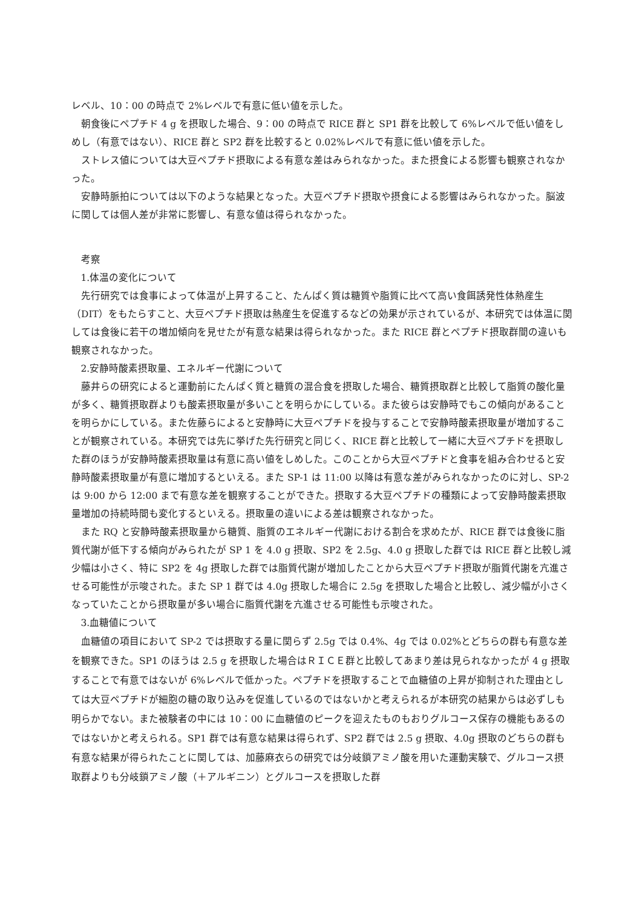レベル、10：00 の時点で 2%レベルで有意に低い値を示した。
朝食後にペプチド 4 g を摂取した場合、9：00 の時点で RICE 群と SP1 群を比較して 6%レベルで低い値をしめし（有意ではない）、RICE 群と SP2 群を比較すると 0.02%レベルで有意に低い値を示した。
ストレス値については大豆ペプチド摂取による有意な差はみられなかった。また摂食による影響も観察されなかった。
安静時脈拍については以下のような結果となった。大豆ペプチド摂取や摂食による影響はみられなかった。脳波に関しては個人差が非常に影響し、有意な値は得られなかった。
考察
1.体温の変化について
先行研究では食事によって体温が上昇すること、たんぱく質は糖質や脂質に比べて高い食餌誘発性体熱産生（DIT）をもたらすこと、大豆ペプチド摂取は熱産生を促進するなどの効果が示されているが、本研究では体温に関しては食後に若干の増加傾向を見せたが有意な結果は得られなかった。また RICE 群とペプチド摂取群間の違いも観察されなかった。
2.安静時酸素摂取量、エネルギー代謝について
藤井らの研究によると運動前にたんぱく質と糖質の混合食を摂取した場合、糖質摂取群と比較して脂質の酸化量が多く、糖質摂取群よりも酸素摂取量が多いことを明らかにしている。また彼らは安静時でもこの傾向があることを明らかにしている。また佐藤らによると安静時に大豆ペプチドを投与することで安静時酸素摂取量が増加することが観察されている。本研究では先に挙げた先行研究と同じく、RICE 群と比較して一緒に大豆ペプチドを摂取した群のほうが安静時酸素摂取量は有意に高い値をしめした。このことから大豆ペプチドと食事を組み合わせると安静時酸素摂取量が有意に増加するといえる。また SP-1 は 11:00 以降は有意な差がみられなかったのに対し、SP-2 は 9:00 から 12:00 まで有意な差を観察することができた。摂取する大豆ペプチドの種類によって安静時酸素摂取量増加の持続時間も変化するといえる。摂取量の違いによる差は観察されなかった。
また RQ と安静時酸素摂取量から糖質、脂質のエネルギー代謝における割合を求めたが、RICE 群では食後に脂質代謝が低下する傾向がみられたが SP 1 を 4.0 g 摂取、SP2 を 2.5g、4.0 g 摂取した群では RICE 群と比較し減少幅は小さく、特に SP2 を 4g 摂取した群では脂質代謝が増加したことから大豆ペプチド摂取が脂質代謝を亢進させる可能性が示唆された。また SP 1 群では 4.0g 摂取した場合に 2.5g を摂取した場合と比較し、減少幅が小さくなっていたことから摂取量が多い場合に脂質代謝を亢進させる可能性も示唆された。
3.血糖値について
血糖値の項目において SP-2 では摂取する量に関らず 2.5g では 0.4%、4g では 0.02%とどちらの群も有意な差を観察できた。SP1 のほうは 2.5 g を摂取した場合はＲＩＣＥ群と比較してあまり差は見られなかったが 4 g 摂取することで有意ではないが 6%レベルで低かった。ペプチドを摂取することで血糖値の上昇が抑制された理由としては大豆ペプチドが細胞の糖の取り込みを促進しているのではないかと考えられるが本研究の結果からは必ずしも明らかでない。また被験者の中には 10：00 に血糖値のピークを迎えたものもおりグルコース保存の機能もあるのではないかと考えられる。SP1 群では有意な結果は得られず、SP2 群では 2.5 g 摂取、4.0g 摂取のどちらの群も有意な結果が得られたことに関しては、加藤麻衣らの研究では分岐鎖アミノ酸を用いた運動実験で、グルコース摂取群よりも分岐鎖アミノ酸（＋アルギニン）とグルコースを摂取した群